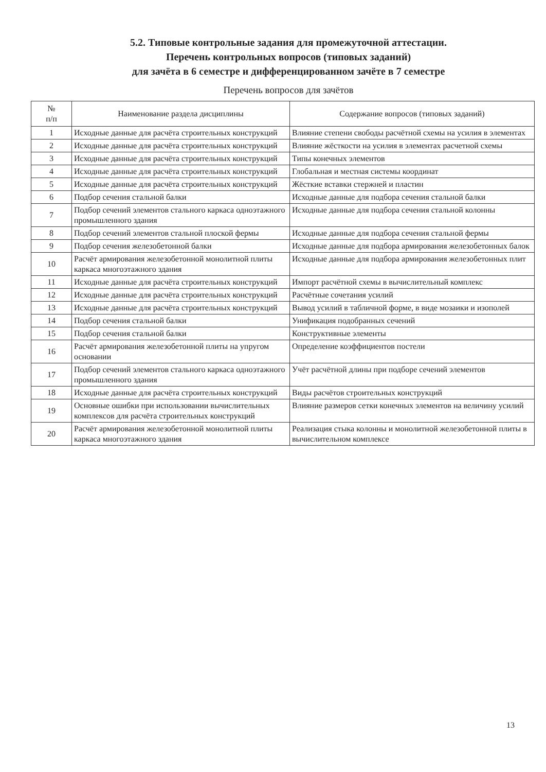5.2. Типовые контрольные задания для промежуточной аттестации.
Перечень контрольных вопросов (типовых заданий)
для зачёта в 6 семестре и дифференцированном зачёте в 7 семестре
Перечень вопросов для зачётов
| № п/п | Наименование раздела дисциплины | Содержание вопросов (типовых заданий) |
| --- | --- | --- |
| 1 | Исходные данные для расчёта строительных конструкций | Влияние степени свободы расчётной схемы на усилия в элементах |
| 2 | Исходные данные для расчёта строительных конструкций | Влияние жёсткости на усилия в элементах расчетной схемы |
| 3 | Исходные данные для расчёта строительных конструкций | Типы конечных элементов |
| 4 | Исходные данные для расчёта строительных конструкций | Глобальная и местная системы координат |
| 5 | Исходные данные для расчёта строительных конструкций | Жёсткие вставки стержней и пластин |
| 6 | Подбор сечения стальной балки | Исходные данные для подбора сечения стальной балки |
| 7 | Подбор сечений элементов стального каркаса одноэтажного промышленного здания | Исходные данные для подбора сечения стальной колонны |
| 8 | Подбор сечений элементов стальной плоской фермы | Исходные данные для подбора сечения стальной фермы |
| 9 | Подбор сечения железобетонной балки | Исходные данные для подбора армирования железобетонных балок |
| 10 | Расчёт армирования железобетонной монолитной плиты каркаса многоэтажного здания | Исходные данные для подбора армирования железобетонных плит |
| 11 | Исходные данные для расчёта строительных конструкций | Импорт расчётной схемы в вычислительный комплекс |
| 12 | Исходные данные для расчёта строительных конструкций | Расчётные сочетания усилий |
| 13 | Исходные данные для расчёта строительных конструкций | Вывод усилий в табличной форме, в виде мозаики и изополей |
| 14 | Подбор сечения стальной балки | Унификация подобранных сечений |
| 15 | Подбор сечения стальной балки | Конструктивные элементы |
| 16 | Расчёт армирования железобетонной плиты на упругом основании | Определение коэффициентов постели |
| 17 | Подбор сечений элементов стального каркаса одноэтажного промышленного здания | Учёт расчётной длины при подборе сечений элементов |
| 18 | Исходные данные для расчёта строительных конструкций | Виды расчётов строительных конструкций |
| 19 | Основные ошибки при использовании вычислительных комплексов для расчёта строительных конструкций | Влияние размеров сетки конечных элементов на величину усилий |
| 20 | Расчёт армирования железобетонной монолитной плиты каркаса многоэтажного здания | Реализация стыка колонны и монолитной железобетонной плиты в вычислительном комплексе |
13